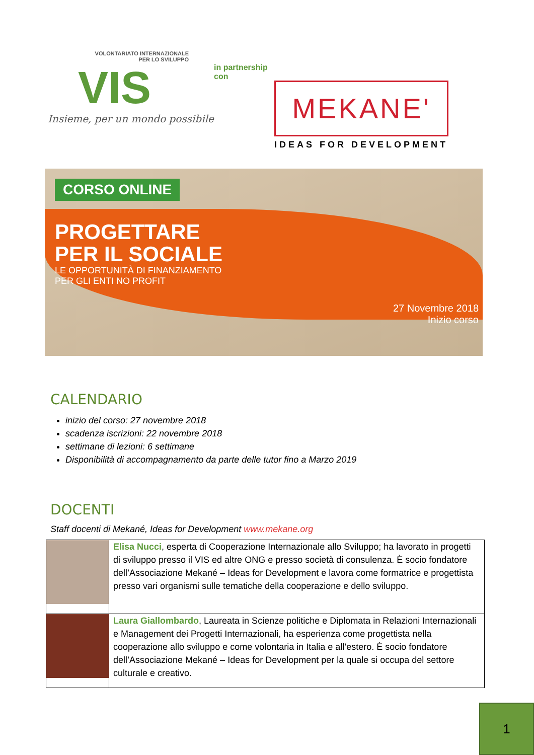VOLONTARIATO INTERNAZIONALE
PER LO SVILUPPO
VIS
Insieme, per un mondo possibile
in partnership con
MEKANE'
IDEAS FOR DEVELOPMENT
CORSO ONLINE
PROGETTARE
PER IL SOCIALE
LE OPPORTUNITÀ DI FINANZIAMENTO
PER GLI ENTI NO PROFIT
27 Novembre 2018
Inizio corso
CALENDARIO
inizio del corso: 27 novembre 2018
scadenza iscrizioni: 22 novembre 2018
settimane di lezioni: 6 settimane
Disponibilità di accompagnamento da parte delle tutor fino a Marzo 2019
DOCENTI
Staff docenti di Mekané, Ideas for Development www.mekane.org
| | Elisa Nucci , esperta di Cooperazione Internazionale allo Sviluppo; ha lavorato in progetti di sviluppo presso il VIS ed altre ONG e presso società di consulenza. È socio fondatore dell’Associazione Mekané – Ideas for Development e lavora come formatrice e progettista presso vari organismi sulle tematiche della cooperazione e dello sviluppo. |
| | Laura Giallombardo , Laureata in Scienze politiche e Diplomata in Relazioni Internazionali e Management dei Progetti Internazionali, ha esperienza come progettista nella cooperazione allo sviluppo e come volontaria in Italia e all’estero. È socio fondatore dell’Associazione Mekané – Ideas for Development per la quale si occupa del settore culturale e creativo. |
1